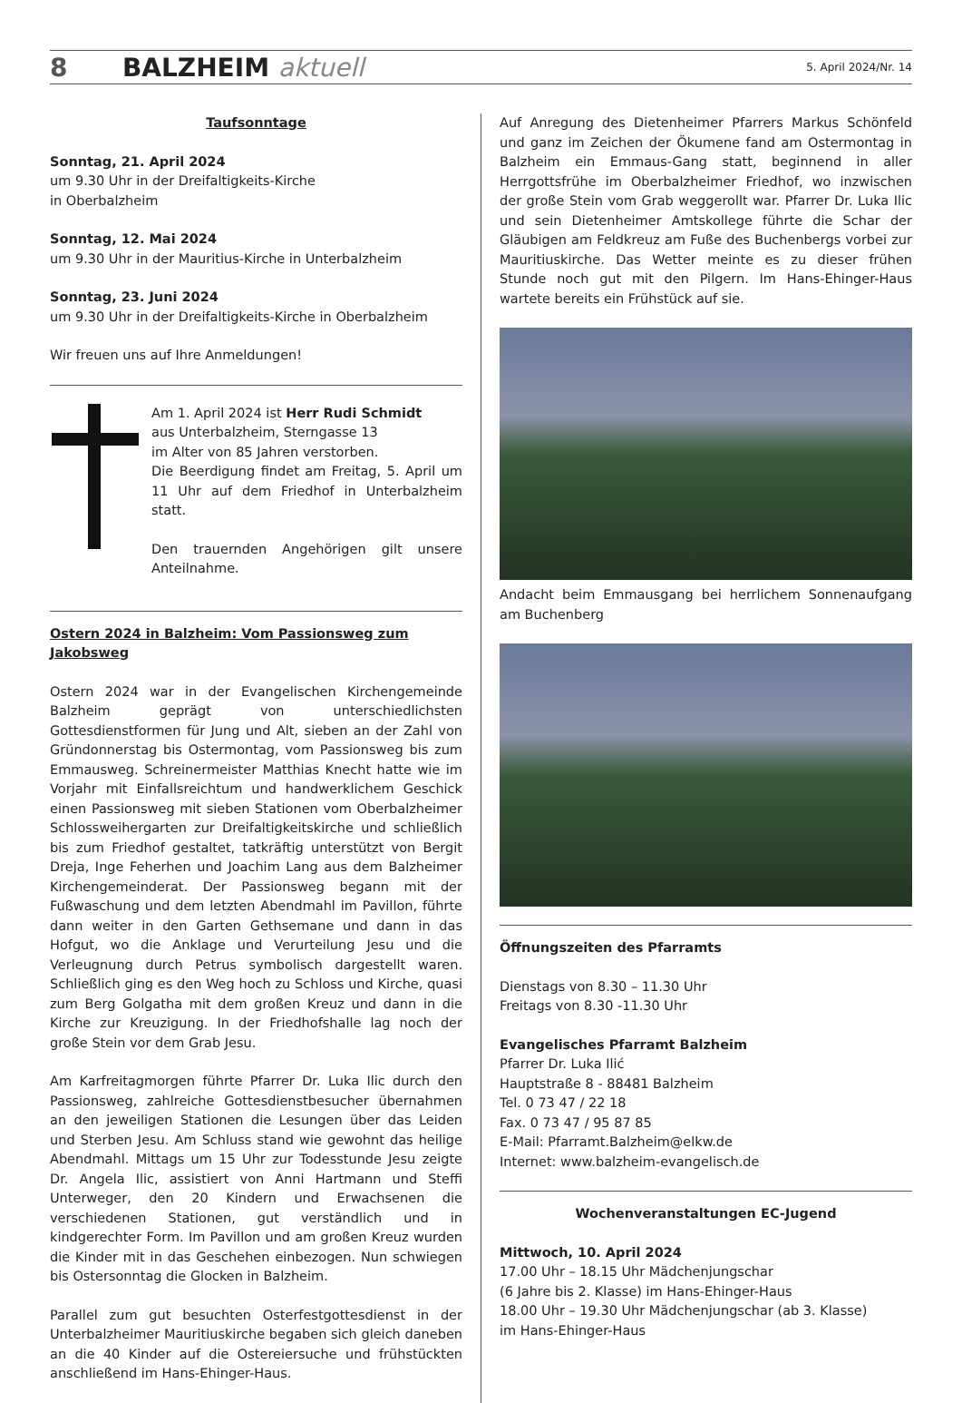8 BALZHEIM aktuell 5. April 2024/Nr. 14
Taufsonntage
Sonntag, 21. April 2024
um 9.30 Uhr in der Dreifaltigkeits-Kirche
in Oberbalzheim
Sonntag, 12. Mai 2024
um 9.30 Uhr in der Mauritius-Kirche in Unterbalzheim
Sonntag, 23. Juni 2024
um 9.30 Uhr in der Dreifaltigkeits-Kirche in Oberbalzheim
Wir freuen uns auf Ihre Anmeldungen!
Am 1. April 2024 ist Herr Rudi Schmidt
aus Unterbalzheim, Sterngasse 13
im Alter von 85 Jahren verstorben.
Die Beerdigung findet am Freitag, 5. April um 11 Uhr auf dem Friedhof in Unterbalzheim statt.
Den trauernden Angehörigen gilt unsere Anteilnahme.
Ostern 2024 in Balzheim: Vom Passionsweg zum Jakobsweg
Ostern 2024 war in der Evangelischen Kirchengemeinde Balzheim geprägt von unterschiedlichsten Gottesdienstformen für Jung und Alt, sieben an der Zahl von Gründonnerstag bis Ostermontag, vom Passionsweg bis zum Emmausweg. Schreinermeister Matthias Knecht hatte wie im Vorjahr mit Einfallsreichtum und handwerklichem Geschick einen Passionsweg mit sieben Stationen vom Oberbalzheimer Schlossweihergarten zur Dreifaltigkeitskirche und schließlich bis zum Friedhof gestaltet, tatkräftig unterstützt von Bergit Dreja, Inge Feherhen und Joachim Lang aus dem Balzheimer Kirchengemeinderat. Der Passionsweg begann mit der Fußwaschung und dem letzten Abendmahl im Pavillon, führte dann weiter in den Garten Gethsemane und dann in das Hofgut, wo die Anklage und Verurteilung Jesu und die Verleugnung durch Petrus symbolisch dargestellt waren. Schließlich ging es den Weg hoch zu Schloss und Kirche, quasi zum Berg Golgatha mit dem großen Kreuz und dann in die Kirche zur Kreuzigung. In der Friedhofshalle lag noch der große Stein vor dem Grab Jesu.
Am Karfreitagmorgen führte Pfarrer Dr. Luka Ilic durch den Passionsweg, zahlreiche Gottesdienstbesucher übernahmen an den jeweiligen Stationen die Lesungen über das Leiden und Sterben Jesu. Am Schluss stand wie gewohnt das heilige Abendmahl. Mittags um 15 Uhr zur Todesstunde Jesu zeigte Dr. Angela Ilic, assistiert von Anni Hartmann und Steffi Unterweger, den 20 Kindern und Erwachsenen die verschiedenen Stationen, gut verständlich und in kindgerechter Form. Im Pavillon und am großen Kreuz wurden die Kinder mit in das Geschehen einbezogen. Nun schwiegen bis Ostersonntag die Glocken in Balzheim.
Parallel zum gut besuchten Osterfestgottesdienst in der Unterbalzheimer Mauritiuskirche begaben sich gleich daneben an die 40 Kinder auf die Ostereiersuche und frühstückten anschließend im Hans-Ehinger-Haus.
Auf Anregung des Dietenheimer Pfarrers Markus Schönfeld und ganz im Zeichen der Ökumene fand am Ostermontag in Balzheim ein Emmaus-Gang statt, beginnend in aller Herrgottsfrühe im Oberbalzheimer Friedhof, wo inzwischen der große Stein vom Grab weggerollt war. Pfarrer Dr. Luka Ilic und sein Dietenheimer Amtskollege führte die Schar der Gläubigen am Feldkreuz am Fuße des Buchenbergs vorbei zur Mauritiuskirche. Das Wetter meinte es zu dieser frühen Stunde noch gut mit den Pilgern. Im Hans-Ehinger-Haus wartete bereits ein Frühstück auf sie.
Andacht beim Emmausgang bei herrlichem Sonnenaufgang am Buchenberg
Öffnungszeiten des Pfarramts
Dienstags von 8.30 – 11.30 Uhr
Freitags von 8.30 -11.30 Uhr
Evangelisches Pfarramt Balzheim
Pfarrer Dr. Luka Ilić
Hauptstraße 8 - 88481 Balzheim
Tel. 0 73 47 / 22 18
Fax. 0 73 47 / 95 87 85
E-Mail: Pfarramt.Balzheim@elkw.de
Internet: www.balzheim-evangelisch.de
Wochenveranstaltungen EC-Jugend
Mittwoch, 10. April 2024
17.00 Uhr – 18.15 Uhr Mädchenjungschar
(6 Jahre bis 2. Klasse) im Hans-Ehinger-Haus
18.00 Uhr – 19.30 Uhr Mädchenjungschar (ab 3. Klasse)
im Hans-Ehinger-Haus